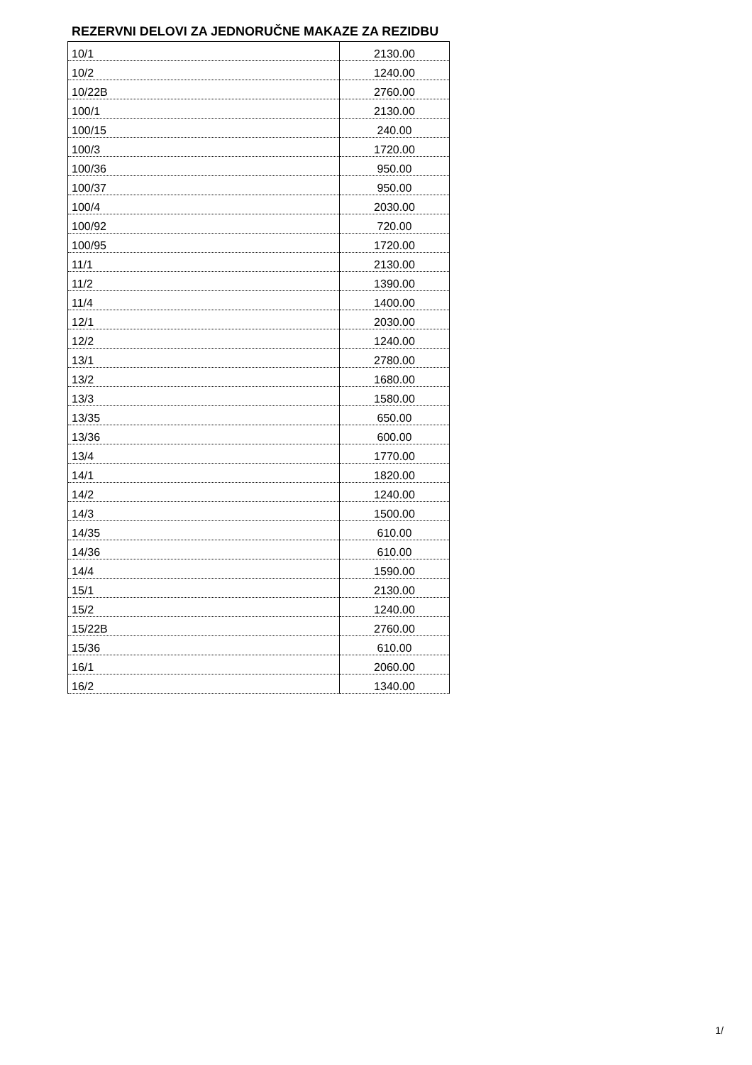REZERVNI DELOVI ZA JEDNORUČNE MAKAZE ZA REZIDBU
| 10/1 | 2130.00 |
| 10/2 | 1240.00 |
| 10/22B | 2760.00 |
| 100/1 | 2130.00 |
| 100/15 | 240.00 |
| 100/3 | 1720.00 |
| 100/36 | 950.00 |
| 100/37 | 950.00 |
| 100/4 | 2030.00 |
| 100/92 | 720.00 |
| 100/95 | 1720.00 |
| 11/1 | 2130.00 |
| 11/2 | 1390.00 |
| 11/4 | 1400.00 |
| 12/1 | 2030.00 |
| 12/2 | 1240.00 |
| 13/1 | 2780.00 |
| 13/2 | 1680.00 |
| 13/3 | 1580.00 |
| 13/35 | 650.00 |
| 13/36 | 600.00 |
| 13/4 | 1770.00 |
| 14/1 | 1820.00 |
| 14/2 | 1240.00 |
| 14/3 | 1500.00 |
| 14/35 | 610.00 |
| 14/36 | 610.00 |
| 14/4 | 1590.00 |
| 15/1 | 2130.00 |
| 15/2 | 1240.00 |
| 15/22B | 2760.00 |
| 15/36 | 610.00 |
| 16/1 | 2060.00 |
| 16/2 | 1340.00 |
1/